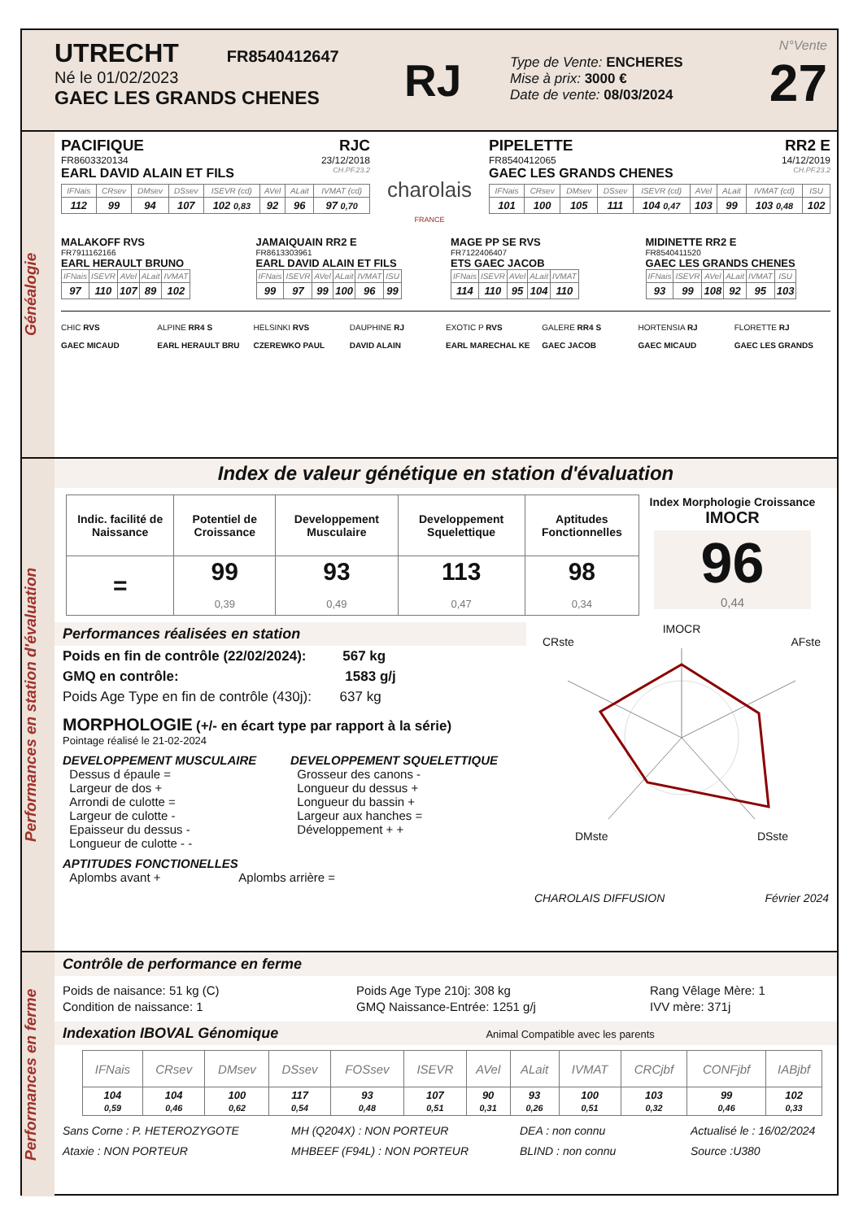UTRECHT FR8540412647
Né le 01/02/2023
GAEC LES GRANDS CHENES
RJ
Type de Vente: ENCHERES
Mise à prix: 3000 €
Date de vente: 08/03/2024
N°Vente
27
Généalogie
PACIFIQUE RJC
FR8603320134 23/12/2018
EARL DAVID ALAIN ET FILS CH.PF.23.2
| IFNais | CRsev | DMsev | DSsev | ISEVR (cd) | AVel | ALait | IVMAT (cd) |
| --- | --- | --- | --- | --- | --- | --- | --- |
| 112 | 99 | 94 | 107 | 102 0,83 | 92 | 96 | 97 0,70 |
charolais
FRANCE
PIPELETTE RR2 E
FR8540412065 14/12/2019
GAEC LES GRANDS CHENES CH.PF.23.2
| IFNais | CRsev | DMsev | DSsev | ISEVR (cd) | AVel | ALait | IVMAT (cd) | ISU |
| --- | --- | --- | --- | --- | --- | --- | --- | --- |
| 101 | 100 | 105 | 111 | 104 0,47 | 103 | 99 | 103 0,48 | 102 |
MALAKOFF RVS
FR7911162166
EARL HERAULT BRUNO
| IFNais | ISEVR | AVel | ALait | IVMAT |
| --- | --- | --- | --- | --- |
| 97 | 110 | 107 | 89 | 102 |
JAMAIQUAIN RR2 E
FR8613303961
EARL DAVID ALAIN ET FILS
| IFNais | ISEVR | AVel | ALait | IVMAT | ISU |
| --- | --- | --- | --- | --- | --- |
| 99 | 97 | 99 | 100 | 96 | 99 |
MAGE PP SE RVS
FR7122406407
ETS GAEC JACOB
| IFNais | ISEVR | AVel | ALait | IVMAT |
| --- | --- | --- | --- | --- |
| 114 | 110 | 95 | 104 | 110 |
MIDINETTE RR2 E
FR8540411520
GAEC LES GRANDS CHENES
| IFNais | ISEVR | AVel | ALait | IVMAT | ISU |
| --- | --- | --- | --- | --- | --- |
| 93 | 99 | 108 | 92 | 95 | 103 |
CHIC RVS
GAEC MICAUD
ALPINE RR4 S
EARL HERAULT BRU
HELSINKI RVS
CZEREWKO PAUL
DAUPHINE RJ
DAVID ALAIN
EXOTIC P RVS
EARL MARECHAL KE
GALERE RR4 S
GAEC JACOB
HORTENSIA RJ
GAEC MICAUD
FLORETTE RJ
GAEC LES GRANDS
Performances en station d'évaluation
Index de valeur génétique en station d'évaluation
| Indic. facilité de Naissance | Potentiel de Croissance | Developpement Musculaire | Developpement Squelettique | Aptitudes Fonctionnelles |
| --- | --- | --- | --- | --- |
| = | 99 0,39 | 93 0,49 | 113 0,47 | 98 0,34 |
Index Morphologie Croissance
IMOCR
96
0,44
Performances réalisées en station
Poids en fin de contrôle (22/02/2024): 567 kg
GMQ en contrôle: 1583 g/j
Poids Age Type en fin de contrôle (430j): 637 kg
MORPHOLOGIE (+/- en écart type par rapport à la série)
Pointage réalisé le 21-02-2024
DEVELOPPEMENT MUSCULAIRE
Dessus d épaule =
Largeur de dos +
Arrondi de culotte =
Largeur de culotte -
Epaisseur du dessus -
Longueur de culotte - -
DEVELOPPEMENT SQUELETTIQUE
Grosseur des canons -
Longueur du dessus +
Longueur du bassin +
Largeur aux hanches =
Développement + +
APTITUDES FONCTIONELLES
Aplombs avant + Aplombs arrière =
IMOCR
CRste AFste
DMste DSste
CHAROLAIS DIFFUSION Février 2024
Performances en ferme
Contrôle de performance en ferme
Poids de naisance: 51 kg (C)
Condition de naissance: 1
Poids Age Type 210j: 308 kg
GMQ Naissance-Entrée: 1251 g/j
Rang Vêlage Mère: 1
IVV mère: 371j
Indexation IBOVAL Génomique Animal Compatible avec les parents
| IFNais | CRsev | DMsev | DSsev | FOSsev | ISEVR | AVel | ALait | IVMAT | CRCjbf | CONFjbf | IABjbf |
| --- | --- | --- | --- | --- | --- | --- | --- | --- | --- | --- | --- |
| 104 0,59 | 104 0,46 | 100 0,62 | 117 0,54 | 93 0,48 | 107 0,51 | 90 0,31 | 93 0,26 | 100 0,51 | 103 0,32 | 99 0,46 | 102 0,33 |
Sans Corne : P. HETEROZYGOTE
Ataxie : NON PORTEUR
MH (Q204X) : NON PORTEUR
MHBEEF (F94L) : NON PORTEUR
DEA : non connu
BLIND : non connu
Actualisé le : 16/02/2024
Source :U380